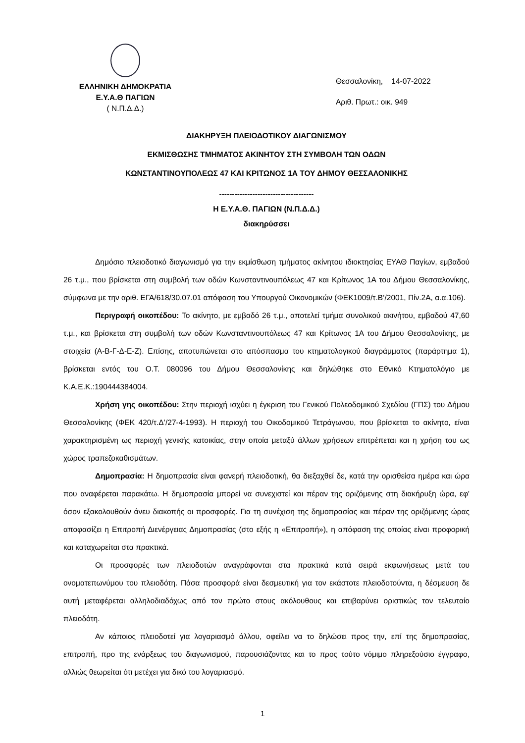ΕΛΛΗΝΙΚΗ ΔΗΜΟΚΡΑΤΙΑ
Ε.Υ.Α.Θ ΠΑΓΙΩΝ
( Ν.Π.Δ.Δ.)
Θεσσαλονίκη, 14-07-2022
Αριθ. Πρωτ.: οικ. 949
ΔΙΑΚΗΡΥΞΗ ΠΛΕΙΟΔΟΤΙΚΟΥ ΔΙΑΓΩΝΙΣΜΟΥ
ΕΚΜΙΣΘΩΣΗΣ ΤΜΗΜΑΤΟΣ ΑΚΙΝΗΤΟΥ ΣΤΗ ΣΥΜΒΟΛΗ ΤΩΝ ΟΔΩΝ
ΚΩΝΣΤΑΝΤΙΝΟΥΠΟΛΕΩΣ 47 ΚΑΙ ΚΡΙΤΩΝΟΣ 1Α ΤΟΥ ΔΗΜΟΥ ΘΕΣΣΑΛΟΝΙΚΗΣ
-------------------------------------
Η Ε.Υ.Α.Θ. ΠΑΓΙΩΝ (Ν.Π.Δ.Δ.)
διακηρύσσει
Δημόσιο πλειοδοτικό διαγωνισμό για την εκμίσθωση τμήματος ακίνητου ιδιοκτησίας ΕΥΑΘ Παγίων, εμβαδού 26 τ.μ., που βρίσκεται στη συμβολή των οδών Κωνσταντινουπόλεως 47 και Κρίτωνος 1Α του Δήμου Θεσσαλονίκης, σύμφωνα με την αριθ. ΕΓΑ/618/30.07.01 απόφαση του Υπουργού Οικονομικών (ΦΕΚ1009/τ.Β’/2001, Πίν.2Α, α.α.106).
Περιγραφή οικοπέδου: Το ακίνητο, με εμβαδό 26 τ.μ., αποτελεί τμήμα συνολικού ακινήτου, εμβαδού 47,60 τ.μ., και βρίσκεται στη συμβολή των οδών Κωνσταντινουπόλεως 47 και Κρίτωνος 1Α του Δήμου Θεσσαλονίκης, με στοιχεία (Α-Β-Γ-Δ-Ε-Ζ). Επίσης, αποτυπώνεται στο απόσπασμα του κτηματολογικού διαγράμματος (παράρτημα 1), βρίσκεται εντός του Ο.Τ. 080096 του Δήμου Θεσσαλονίκης και δηλώθηκε στο Εθνικό Κτηματολόγιο με Κ.Α.Ε.Κ.:190444384004.
Χρήση γης οικοπέδου: Στην περιοχή ισχύει η έγκριση του Γενικού Πολεοδομικού Σχεδίου (ΓΠΣ) του Δήμου Θεσσαλονίκης (ΦΕΚ 420/τ.Δ’/27-4-1993). Η περιοχή του Οικοδομικού Τετράγωνου, που βρίσκεται το ακίνητο, είναι χαρακτηρισμένη ως περιοχή γενικής κατοικίας, στην οποία μεταξύ άλλων χρήσεων επιτρέπεται και η χρήση του ως χώρος τραπεζοκαθισμάτων.
Δημοπρασία: Η δημοπρασία είναι φανερή πλειοδοτική, θα διεξαχθεί δε, κατά την ορισθείσα ημέρα και ώρα που αναφέρεται παρακάτω. Η δημοπρασία μπορεί να συνεχιστεί και πέραν της οριζόμενης στη διακήρυξη ώρα, εφ' όσον εξακολουθούν άνευ διακοπής οι προσφορές. Για τη συνέχιση της δημοπρασίας και πέραν της οριζόμενης ώρας αποφασίζει η Επιτροπή Διενέργειας Δημοπρασίας (στο εξής η «Επιτροπή»), η απόφαση της οποίας είναι προφορική και καταχωρείται στα πρακτικά.
Οι προσφορές των πλειοδοτών αναγράφονται στα πρακτικά κατά σειρά εκφωνήσεως μετά του ονοματεπωνύμου του πλειοδότη. Πάσα προσφορά είναι δεσμευτική για τον εκάστοτε πλειοδοτούντα, η δέσμευση δε αυτή μεταφέρεται αλληλοδιαδόχως από τον πρώτο στους ακόλουθους και επιβαρύνει οριστικώς τον τελευταίο πλειοδότη.
Αν κάποιος πλειοδοτεί για λογαριασμό άλλου, οφείλει να το δηλώσει προς την, επί της δημοπρασίας, επιτροπή, προ της ενάρξεως του διαγωνισμού, παρουσιάζοντας και το προς τούτο νόμιμο πληρεξούσιο έγγραφο, αλλιώς θεωρείται ότι μετέχει για δικό του λογαριασμό.
1